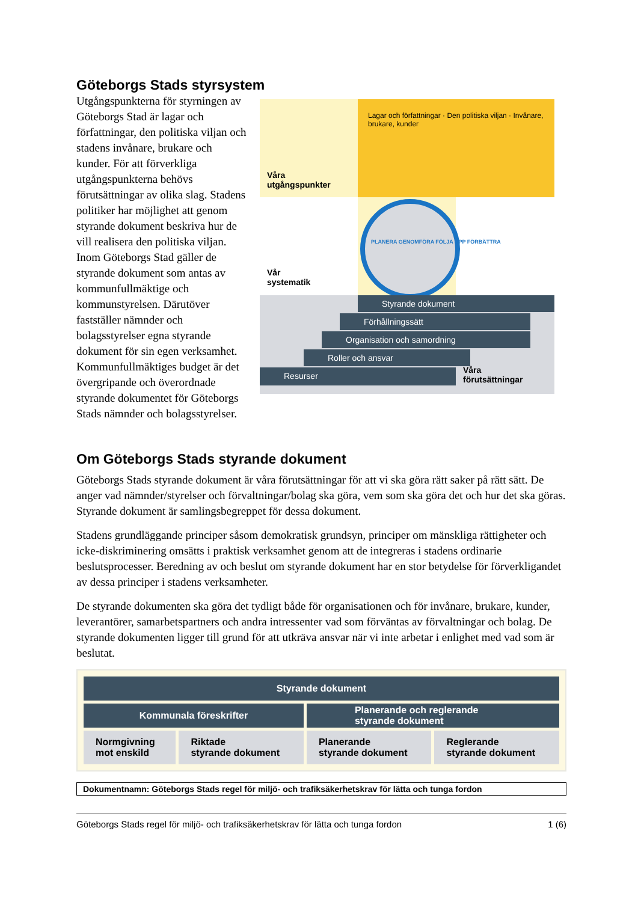Göteborgs Stads styrsystem
Utgångspunkterna för styrningen av Göteborgs Stad är lagar och författningar, den politiska viljan och stadens invånare, brukare och kunder. För att förverkliga utgångspunkterna behövs förutsättningar av olika slag. Stadens politiker har möjlighet att genom styrande dokument beskriva hur de vill realisera den politiska viljan. Inom Göteborgs Stad gäller de styrande dokument som antas av kommunfullmäktige och kommunstyrelsen. Därutöver fastställer nämnder och bolagsstyrelser egna styrande dokument för sin egen verksamhet. Kommunfullmäktiges budget är det övergripande och överordnade styrande dokumentet för Göteborgs Stads nämnder och bolagsstyrelser.
Våra
utgångspunkter
Lagar och författningar · Den politiska viljan · Invånare, brukare, kunder
PLANERA GENOMFÖRA FÖLJA UPP FÖRBÄTTRA
Vår
systematik
Styrande dokument
Förhållningssätt
Organisation och samordning
Roller och ansvar
Resurser
Våra
förutsättningar
Om Göteborgs Stads styrande dokument
Göteborgs Stads styrande dokument är våra förutsättningar för att vi ska göra rätt saker på rätt sätt. De anger vad nämnder/styrelser och förvaltningar/bolag ska göra, vem som ska göra det och hur det ska göras. Styrande dokument är samlingsbegreppet för dessa dokument.
Stadens grundläggande principer såsom demokratisk grundsyn, principer om mänskliga rättigheter och icke-diskriminering omsätts i praktisk verksamhet genom att de integreras i stadens ordinarie beslutsprocesser. Beredning av och beslut om styrande dokument har en stor betydelse för förverkligandet av dessa principer i stadens verksamheter.
De styrande dokumenten ska göra det tydligt både för organisationen och för invånare, brukare, kunder, leverantörer, samarbetspartners och andra intressenter vad som förväntas av förvaltningar och bolag. De styrande dokumenten ligger till grund för att utkräva ansvar när vi inte arbetar i enlighet med vad som är beslutat.
| Styrande dokument | | | |
| --- | --- | --- | --- |
| Kommunala föreskrifter | | Planerande och reglerande styrande dokument | |
| Normgivning mot enskild | Riktade styrande dokument | Planerande styrande dokument | Reglerande styrande dokument |
Dokumentnamn: Göteborgs Stads regel för miljö- och trafiksäkerhetskrav för lätta och tunga fordon
Göteborgs Stads regel för miljö- och trafiksäkerhetskrav för lätta och tunga fordon 1 (6)